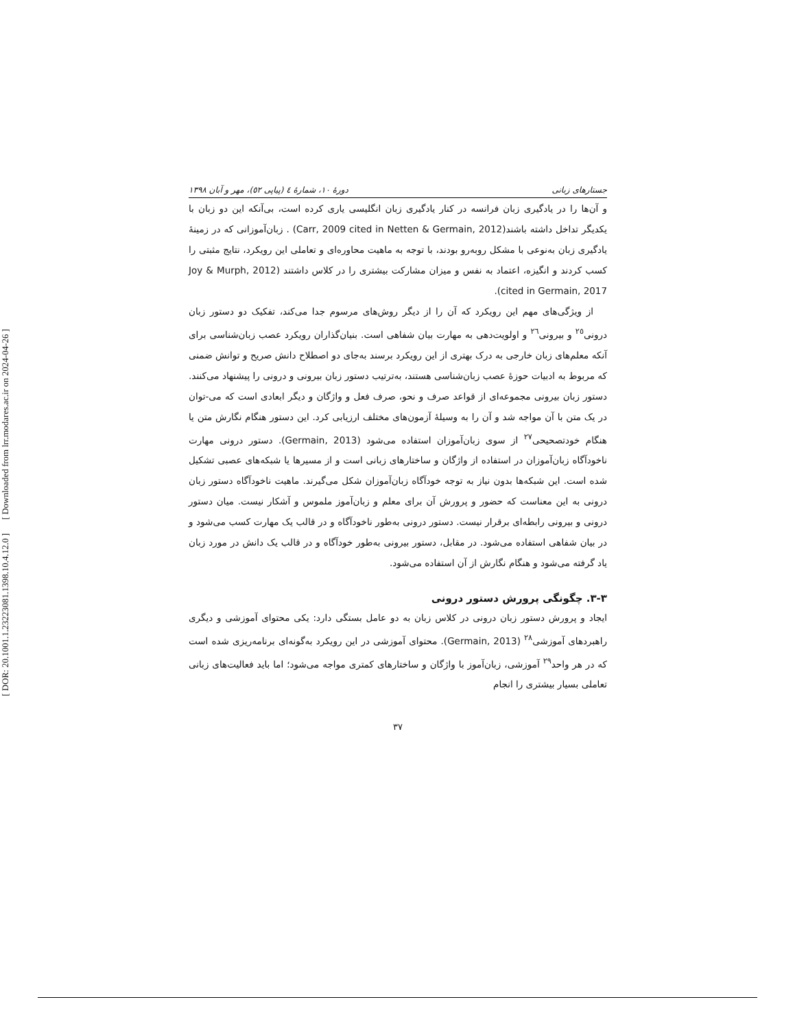[ DOR: 20.1001.1.23223081.1398.10.4.12.0 ] [ Downloaded from lrr.modares.ac.ir on 2024-04-26 ]
جستارهای زبانی دورهٔ ۱۰، شمارهٔ ٤ (پیاپی ٥٢)، مهر و آبان ۱۳۹۸
و آن‌ها را در یادگیری زبان فرانسه در کنار یادگیری زبان انگلیسی یاری کرده است، بی‌آنکه این دو زبان با یکدیگر تداخل داشته باشند(Carr, 2009 cited in Netten & Germain, 2012) . زبان‌آموزانی که در زمینهٔ یادگیری زبان به‌نوعی با مشکل روبه‌رو بودند، با توجه به ماهیت محاوره‌ای و تعاملی این رویکرد، نتایج مثبتی را کسب کردند و انگیزه، اعتماد به نفس و میزان مشارکت بیشتری را در کلاس داشتند (Joy & Murph, 2012 cited in Germain, 2017).
از ویژگی‌های مهم این رویکرد که آن را از دیگر روش‌های مرسوم جدا می‌کند، تفکیک دو دستور زبان درونی<sup>۲٥</sup> و بیرونی<sup>۲٦</sup> و اولویت‌دهی به مهارت بیان شفاهی است. بنیان‌گذاران رویکرد عصب زبان‌شناسی برای آنکه معلم‌های زبان خارجی به درک بهتری از این رویکرد برسند به‌جای دو اصطلاح دانش صریح و توانش ضمنی که مربوط به ادبیات حوزهٔ عصب زبان‌شناسی هستند، به‌ترتیب دستور زبان بیرونی و درونی را پیشنهاد می‌کنند. دستور زبان بیرونی مجموعه‌ای از قواعد صرف و نحو، صرف فعل و واژگان و دیگر ابعادی است که می-توان در یک متن با آن مواجه شد و آن را به وسیلهٔ آزمون‌های مختلف ارزیابی کرد. این دستور هنگام نگارش متن یا هنگام خودتصحیحی<sup>۲۷</sup> از سوی زبان‌آموزان استفاده می‌شود (Germain, 2013). دستور درونی مهارت ناخودآگاه زبان‌آموزان در استفاده از واژگان و ساختارهای زبانی است و از مسیرها یا شبکه‌های عصبی تشکیل شده است. این شبکه‌ها بدون نیاز به توجه خودآگاه زبان‌آموزان شکل می‌گیرند. ماهیت ناخودآگاه دستور زبان درونی به این معناست که حضور و پرورش آن برای معلم و زبان‌آموز ملموس و آشکار نیست. میان دستور درونی و بیرونی رابطه‌ای برقرار نیست. دستور درونی به‌طور ناخودآگاه و در قالب یک مهارت کسب می‌شود و در بیان شفاهی استفاده می‌شود. در مقابل، دستور بیرونی به‌طور خودآگاه و در قالب یک دانش در مورد زبان یاد گرفته می‌شود و هنگام نگارش از آن استفاده می‌شود.
۳-۳. چگونگی پرورش دستور درونی
ایجاد و پرورش دستور زبان درونی در کلاس زبان به دو عامل بستگی دارد: یکی محتوای آموزشی و دیگری راهبردهای آموزشی<sup>۲۸</sup> (Germain, 2013). محتوای آموزشی در این رویکرد به‌گونه‌ای برنامه‌ریزی شده است که در هر واحد<sup>۲۹</sup> آموزشی، زبان‌آموز با واژگان و ساختارهای کمتری مواجه می‌شود؛ اما باید فعالیت‌های زبانی تعاملی بسیار بیشتری را انجام
۳۷